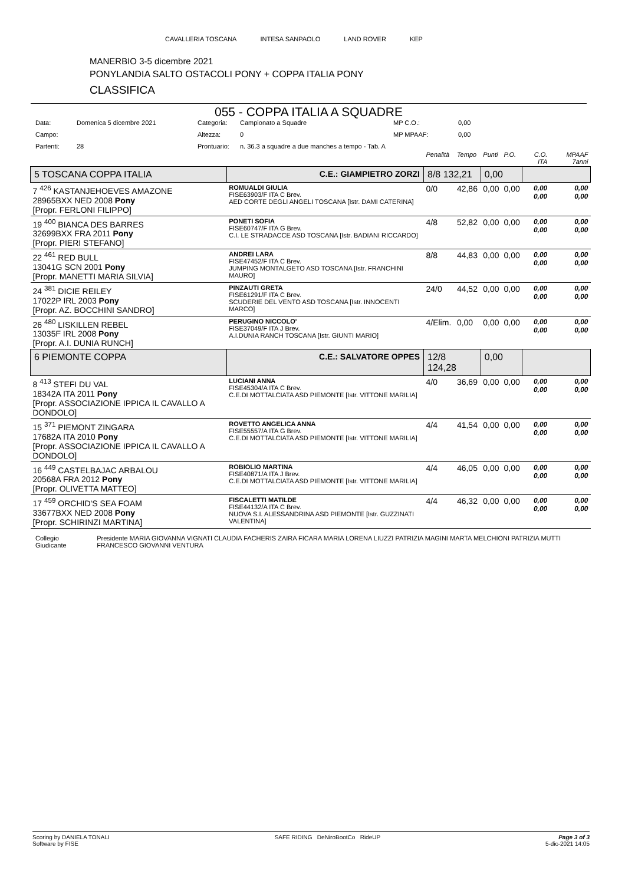CAVALLERIA TOSCANA INTESA SANPAOLO LAND ROVER KEP
MANERBIO 3-5 dicembre 2021
PONYLANDIA SALTO OSTACOLI PONY + COPPA ITALIA PONY
CLASSIFICA
055 - COPPA ITALIA A SQUADRE
Data: Domenica 5 dicembre 2021 Categoria: Campionato a Squadre MP C.O.: 0,00 Campo: Altezza: 0 MP MPAAF: 0,00 Partenti: 28 Prontuario: n. 36.3 a squadre a due manches a tempo - Tab. A
| | | Penalità | Tempo | Punti | P.O. | C.O. ITA | MPAAF 7anni |
| 5 TOSCANA COPPA ITALIA | C.E.: GIAMPIETRO ZORZI | 8/8 132,21 | | 0,00 | | | |
| 7 <sup>426</sup> KASTANJEHOEVES AMAZONE 28965BXX NED 2008 Pony [Propr. FERLONI FILIPPO] | ROMUALDI GIULIA FISE63903/F ITA C Brev. AED CORTE DEGLI ANGELI TOSCANA [Istr. DAMI CATERINA] | 0/0 | 42,86 | 0,00 | 0,00 | 0,00 0,00 | 0,00 0,00 |
| 19 <sup>400</sup> BIANCA DES BARRES 32699BXX FRA 2011 Pony [Propr. PIERI STEFANO] | PONETI SOFIA FISE60747/F ITA G Brev. C.I. LE STRADACCE ASD TOSCANA [Istr. BADIANI RICCARDO] | 4/8 | 52,82 | 0,00 | 0,00 | 0,00 0,00 | 0,00 0,00 |
| 22 <sup>461</sup> RED BULL 13041G SCN 2001 Pony [Propr. MANETTI MARIA SILVIA] | ANDREI LARA FISE47452/F ITA C Brev. JUMPING MONTALGETO ASD TOSCANA [Istr. FRANCHINI MAURO] | 8/8 | 44,83 | 0,00 | 0,00 | 0,00 0,00 | 0,00 0,00 |
| 24 <sup>381</sup> DICIE REILEY 17022P IRL 2003 Pony [Propr. AZ. BOCCHINI SANDRO] | PINZAUTI GRETA FISE61291/F ITA C Brev. SCUDERIE DEL VENTO ASD TOSCANA [Istr. INNOCENTI MARCO] | 24/0 | 44,52 | 0,00 | 0,00 | 0,00 0,00 | 0,00 0,00 |
| 26 <sup>480</sup> LISKILLEN REBEL 13035F IRL 2008 Pony [Propr. A.I. DUNIA RUNCH] | PERUGINO NICCOLO' FISE37049/F ITA J Brev. A.I.DUNIA RANCH TOSCANA [Istr. GIUNTI MARIO] | 4/Elim. | 0,00 | 0,00 | 0,00 | 0,00 0,00 | 0,00 0,00 |
| 6 PIEMONTE COPPA | C.E.: SALVATORE OPPES | 12/8 124,28 | | 0,00 | | | |
| 8 <sup>413</sup> STEFI DU VAL 18342A ITA 2011 Pony [Propr. ASSOCIAZIONE IPPICA IL CAVALLO A DONDOLO] | LUCIANI ANNA FISE45304/A ITA C Brev. C.E.DI MOTTALCIATA ASD PIEMONTE [Istr. VITTONE MARILIA] | 4/0 | 36,69 | 0,00 | 0,00 | 0,00 0,00 | 0,00 0,00 |
| 15 <sup>371</sup> PIEMONT ZINGARA 17682A ITA 2010 Pony [Propr. ASSOCIAZIONE IPPICA IL CAVALLO A DONDOLO] | ROVETTO ANGELICA ANNA FISE55557/A ITA G Brev. C.E.DI MOTTALCIATA ASD PIEMONTE [Istr. VITTONE MARILIA] | 4/4 | 41,54 | 0,00 | 0,00 | 0,00 0,00 | 0,00 0,00 |
| 16 <sup>449</sup> CASTELBAJAC ARBALOU 20568A FRA 2012 Pony [Propr. OLIVETTA MATTEO] | ROBIOLIO MARTINA FISE40871/A ITA J Brev. C.E.DI MOTTALCIATA ASD PIEMONTE [Istr. VITTONE MARILIA] | 4/4 | 46,05 | 0,00 | 0,00 | 0,00 0,00 | 0,00 0,00 |
| 17 <sup>459</sup> ORCHID'S SEA FOAM 33677BXX NED 2008 Pony [Propr. SCHIRINZI MARTINA] | FISCALETTI MATILDE FISE44132/A ITA C Brev. NUOVA S.I. ALESSANDRINA ASD PIEMONTE [Istr. GUZZINATI VALENTINA] | 4/4 | 46,32 | 0,00 | 0,00 | 0,00 0,00 | 0,00 0,00 |
Collegio Giudicante Presidente MARIA GIOVANNA VIGNATI CLAUDIA FACHERIS ZAIRA FICARA MARIA LORENA LIUZZI PATRIZIA MAGINI MARTA MELCHIONI PATRIZIA MUTTI FRANCESCO GIOVANNI VENTURA
Scoring by DANIELA TONALI
Software by FISE SAFE RIDING DeNiroBootCo RideUP Page 3 of 3
5-dic-2021 14:05